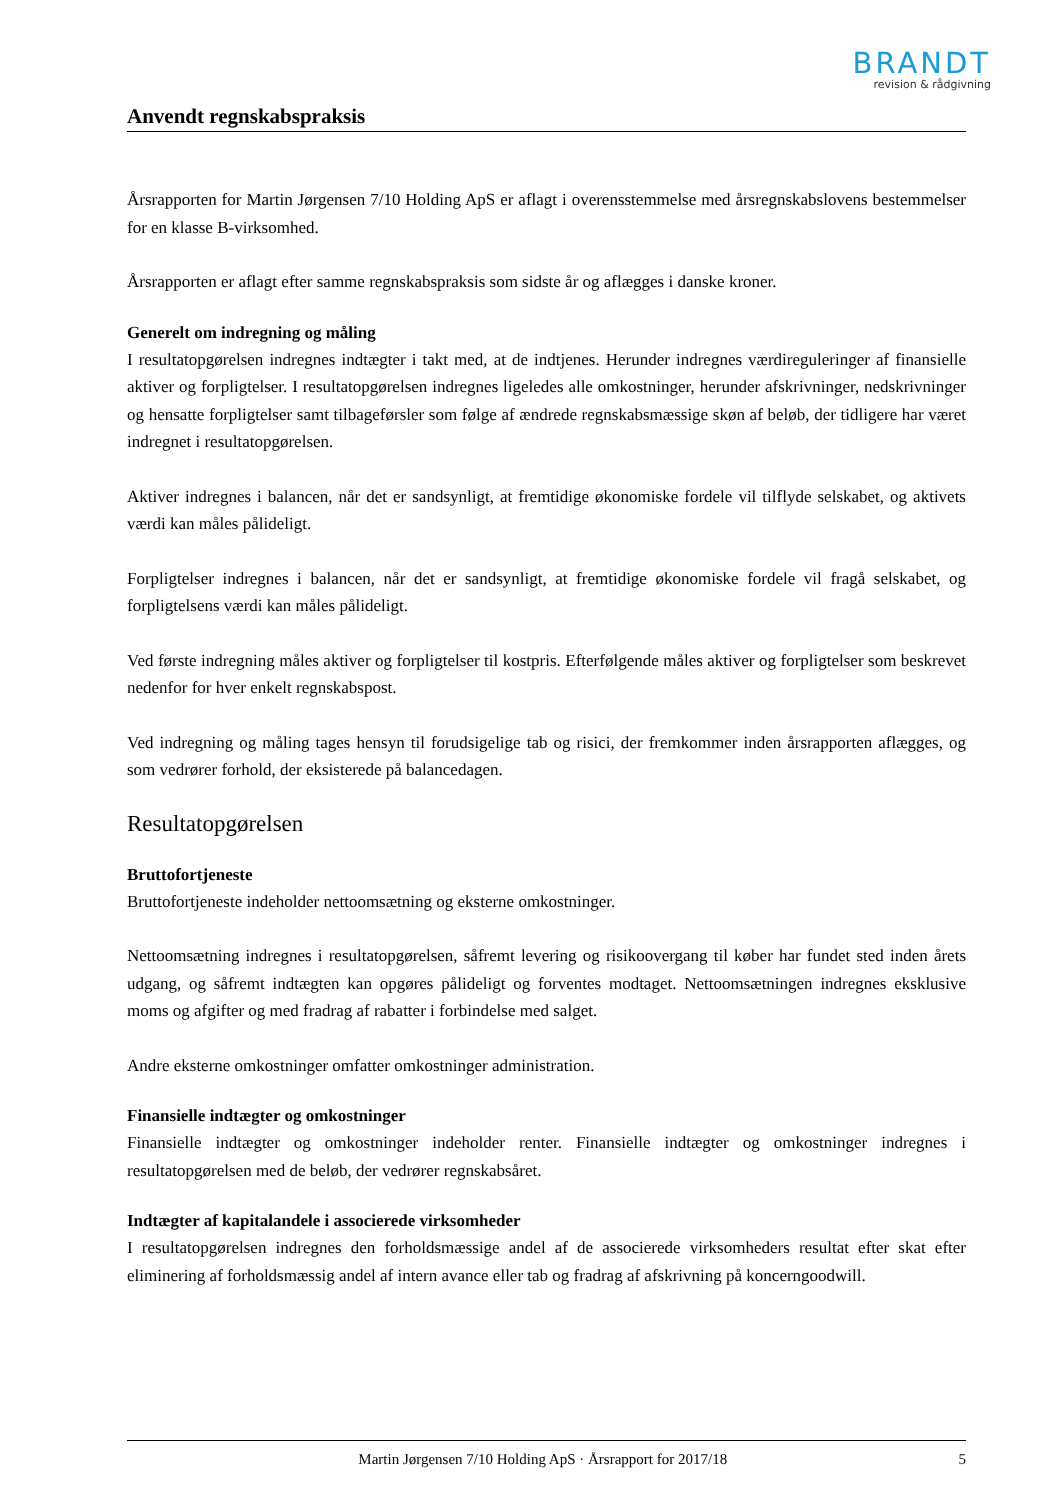BRANDT
revision & rådgivning
Anvendt regnskabspraksis
Årsrapporten for Martin Jørgensen 7/10 Holding ApS er aflagt i overensstemmelse med årsregnskabslovens bestemmelser for en klasse B-virksomhed.
Årsrapporten er aflagt efter samme regnskabspraksis som sidste år og aflægges i danske kroner.
Generelt om indregning og måling
I resultatopgørelsen indregnes indtægter i takt med, at de indtjenes. Herunder indregnes værdireguleringer af finansielle aktiver og forpligtelser. I resultatopgørelsen indregnes ligeledes alle omkostninger, herunder afskrivninger, nedskrivninger og hensatte forpligtelser samt tilbageførsler som følge af ændrede regnskabsmæssige skøn af beløb, der tidligere har været indregnet i resultatopgørelsen.
Aktiver indregnes i balancen, når det er sandsynligt, at fremtidige økonomiske fordele vil tilflyde selskabet, og aktivets værdi kan måles pålideligt.
Forpligtelser indregnes i balancen, når det er sandsynligt, at fremtidige økonomiske fordele vil fragå selskabet, og forpligtelsens værdi kan måles pålideligt.
Ved første indregning måles aktiver og forpligtelser til kostpris. Efterfølgende måles aktiver og forpligtelser som beskrevet nedenfor for hver enkelt regnskabspost.
Ved indregning og måling tages hensyn til forudsigelige tab og risici, der fremkommer inden årsrapporten aflægges, og som vedrører forhold, der eksisterede på balancedagen.
Resultatopgørelsen
Bruttofortjeneste
Bruttofortjeneste indeholder nettoomsætning og eksterne omkostninger.
Nettoomsætning indregnes i resultatopgørelsen, såfremt levering og risikoovergang til køber har fundet sted inden årets udgang, og såfremt indtægten kan opgøres pålideligt og forventes modtaget. Nettoomsætningen indregnes eksklusive moms og afgifter og med fradrag af rabatter i forbindelse med salget.
Andre eksterne omkostninger omfatter omkostninger administration.
Finansielle indtægter og omkostninger
Finansielle indtægter og omkostninger indeholder renter. Finansielle indtægter og omkostninger indregnes i resultatopgørelsen med de beløb, der vedrører regnskabsåret.
Indtægter af kapitalandele i associerede virksomheder
I resultatopgørelsen indregnes den forholdsmæssige andel af de associerede virksomheders resultat efter skat efter eliminering af forholdsmæssig andel af intern avance eller tab og fradrag af afskrivning på koncerngoodwill.
Martin Jørgensen 7/10 Holding ApS · Årsrapport for 2017/18 5